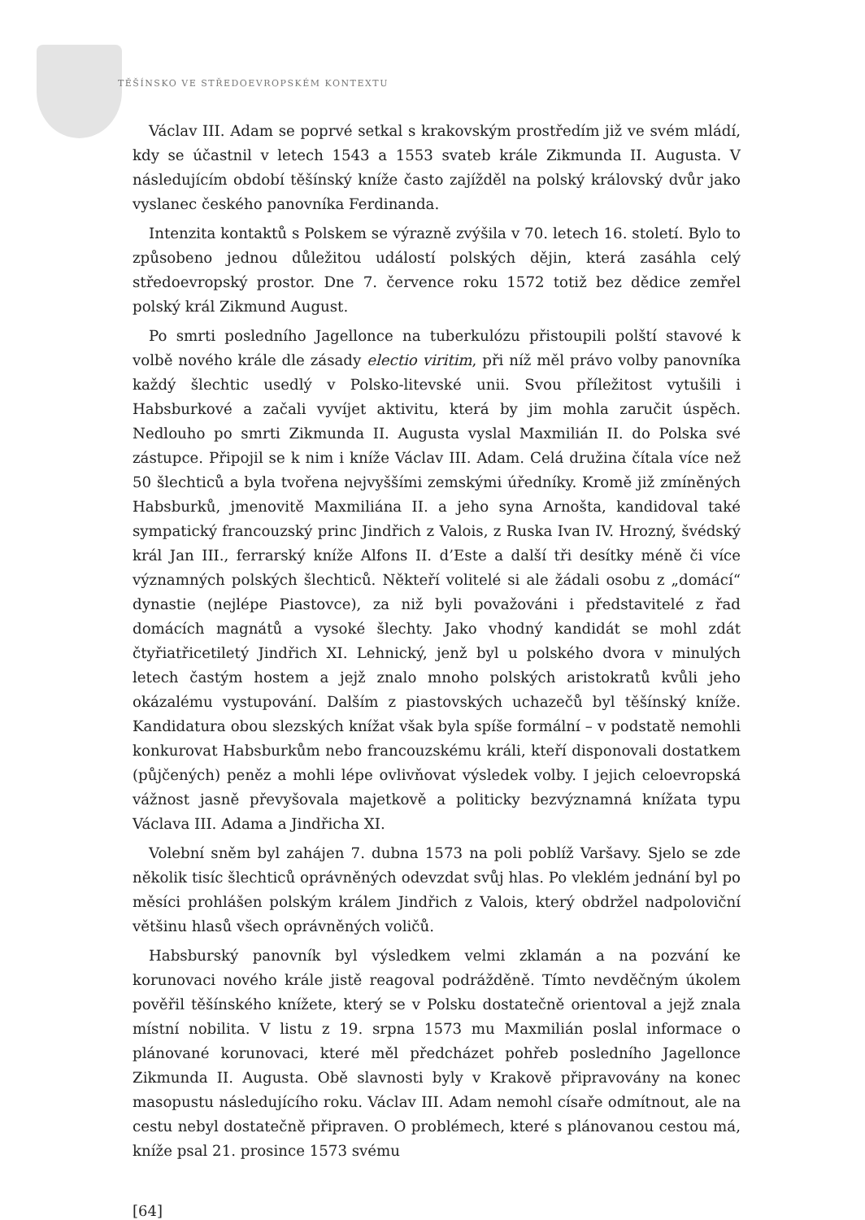TĚŠÍNSKO VE STŘEDOEVROPSKÉM KONTEXTU
Václav III. Adam se poprvé setkal s krakovským prostředím již ve svém mládí, kdy se účastnil v letech 1543 a 1553 svateb krále Zikmunda II. Augusta. V následujícím období těšínský kníže často zajížděl na polský královský dvůr jako vyslanec českého panovníka Ferdinanda.
Intenzita kontaktů s Polskem se výrazně zvýšila v 70. letech 16. století. Bylo to způsobeno jednou důležitou událostí polských dějin, která zasáhla celý středoevropský prostor. Dne 7. července roku 1572 totiž bez dědice zemřel polský král Zikmund August.
Po smrti posledního Jagellonce na tuberkulózu přistoupili polští stavové k volbě nového krále dle zásady electio viritim, při níž měl právo volby panovníka každý šlechtic usedlý v Polsko-litevské unii. Svou příležitost vytušili i Habsburkové a začali vyvíjet aktivitu, která by jim mohla zaručit úspěch. Nedlouho po smrti Zikmunda II. Augusta vyslal Maxmilián II. do Polska své zástupce. Připojil se k nim i kníže Václav III. Adam. Celá družina čítala více než 50 šlechticů a byla tvořena nejvyššími zemskými úředníky. Kromě již zmíněných Habsburků, jmenovitě Maxmiliána II. a jeho syna Arnošta, kandidoval také sympatický francouzský princ Jindřich z Valois, z Ruska Ivan IV. Hrozný, švédský král Jan III., ferrarský kníže Alfons II. d’Este a další tři desítky méně či více významných polských šlechticů. Někteří volitelé si ale žádali osobu z „domácí“ dynastie (nejlépe Piastovce), za niž byli považováni i představitelé z řad domácích magnátů a vysoké šlechty. Jako vhodný kandidát se mohl zdát čtyřiatřicetiletý Jindřich XI. Lehnický, jenž byl u polského dvora v minulých letech častým hostem a jejž znalo mnoho polských aristokratů kvůli jeho okázalému vystupování. Dalším z piastovských uchazečů byl těšínský kníže. Kandidatura obou slezských knížat však byla spíše formální – v podstatě nemohli konkurovat Habsburkům nebo francouzskému králi, kteří disponovali dostatkem (půjčených) peněz a mohli lépe ovlivňovat výsledek volby. I jejich celoevropská vážnost jasně převyšovala majetkově a politicky bezvýznamná knížata typu Václava III. Adama a Jindřicha XI.
Volební sněm byl zahájen 7. dubna 1573 na poli poblíž Varšavy. Sjelo se zde několik tisíc šlechticů oprávněných odevzdat svůj hlas. Po vleklém jednání byl po měsíci prohlášen polským králem Jindřich z Valois, který obdržel nadpoloviční většinu hlasů všech oprávněných voličů.
Habsburský panovník byl výsledkem velmi zklamán a na pozvání ke korunovaci nového krále jistě reagoval podrážděně. Tímto nevděčným úkolem pověřil těšínského knížete, který se v Polsku dostatečně orientoval a jejž znala místní nobilita. V listu z 19. srpna 1573 mu Maxmilián poslal informace o plánované korunovaci, které měl předcházet pohřeb posledního Jagellonce Zikmunda II. Augusta. Obě slavnosti byly v Krakově připravovány na konec masopustu následujícího roku. Václav III. Adam nemohl císaře odmítnout, ale na cestu nebyl dostatečně připraven. O problémech, které s plánovanou cestou má, kníže psal 21. prosince 1573 svému
[64]